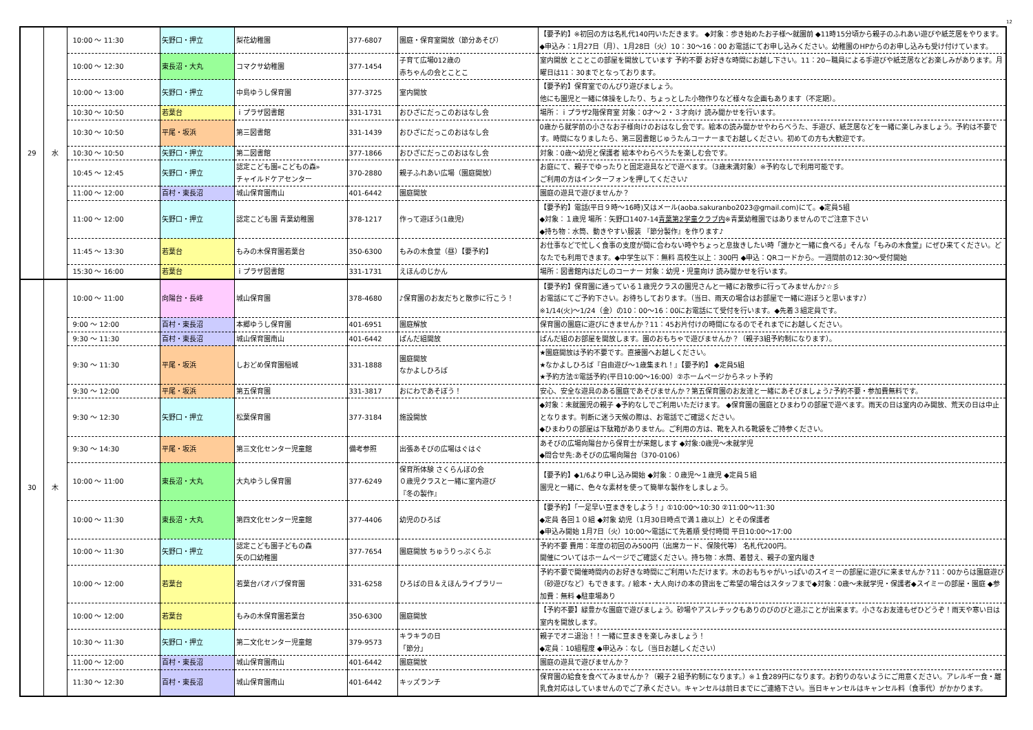12
| 29 | 水 | 10:00 ～ 11:30 | 矢野口・押立 | 梨花幼稚園 | 377-6807 | 園庭・保育室開放（節分あそび） | 【要予約】※初回の方は名札代140円いただきます。 ◆対象：歩き始めたお子様～就園前 ◆11時15分頃から親子のふれあい遊びや紙芝居をやります。 ◆申込み：1月27日（月）、1月28日（火）10：30～16：00 お電話にてお申し込みください。幼稚園のHPからのお申し込みも受け付けています。 |
| | | 10:00 ～ 12:30 | 東長沼・大丸 | コマクサ幼稚園 | 377-1454 | 子育て広場012歳の 赤ちゃんの会とことこ | 室内開放 とことこの部屋を開放しています 予約不要 お好きな時間にお越し下さい。11：20~職員による手遊びや紙芝居などお楽しみがあります。月曜日は11：30までとなっております。 |
| | | 10:00 ～ 13:00 | 矢野口・押立 | 中島ゆうし保育園 | 377-3725 | 室内開放 | 【要予約】保育室でのんびり遊びましょう。 他にも園児と一緒に体操をしたり、ちょっとした小物作りなど様々な企画もあります（不定期）。 |
| | | 10:30 ～ 10:50 | 若葉台 | ｉプラザ図書館 | 331-1731 | おひざにだっこのおはなし会 | 場所：ｉプラザ2階保育室 対象：0才～２・３才向け 読み聞かせを行います。 |
| | | 10:30 ～ 10:50 | 平尾・坂浜 | 第三図書館 | 331-1439 | おひざにだっこのおはなし会 | 0歳から就学前の小さなお子様向けのおはなし会です。絵本の読み聞かせやわらべうた、手遊び、紙芝居などを一緒に楽しみましょう。予約は不要です。時間になりましたら、第三図書館じゅうたんコーナーまでお越しください。初めての方も大歓迎です。 |
| | | 10:30 ～ 10:50 | 矢野口・押立 | 第二図書館 | 377-1866 | おひざにだっこのおはなし会 | 対象：0歳～幼児と保護者 絵本やわらべうたを楽しむ会です。 |
| | | 10:45 ～ 12:45 | 矢野口・押立 | 認定こども園«こどもの森» チャイルドケアセンター | 370-2880 | 親子ふれあい広場（園庭開放） | お庭にて、親子でゆったりと固定遊具などで遊べます。（3歳未満対象）※予約なしで利用可能です。 ご利用の方はインターフォンを押してください♪ |
| | | 11:00 ～ 12:00 | 百村・東長沼 | 城山保育園南山 | 401-6442 | 園庭開放 | 園庭の遊具で遊びませんか？ |
| | | 11:00 ～ 12:00 | 矢野口・押立 | 認定こども園 青葉幼稚園 | 378-1217 | 作って遊ぼう(1歳児) | 【要予約】電話(平日９時～16時)又はメール(aoba.sakuranbo2023@gmail.com)にて。◆定員5組 ◆対象：１歳児 場所：矢野口1407-14 青葉第2学童クラブ内 ※青葉幼稚園ではありませんのでご注意下さい ◆持ち物：水筒、動きやすい服装 『節分製作』を作ります♪ |
| | | 11:45 ～ 13:30 | 若葉台 | もみの木保育園若葉台 | 350-6300 | もみの木食堂（昼）【要予約】 | お仕事などで忙しく食事の支度が間に合わない時やちょっと息抜きしたい時「誰かと一緒に食べる」そんな「もみの木食堂」にぜひ来てください。どなたでも利用できます。◆中学生以下：無料 高校生以上：300円 ◆申込：QRコードから。一週間前の12:30～受付開始 |
| | | 15:30 ～ 16:00 | 若葉台 | ｉプラザ図書館 | 331-1731 | えほんのじかん | 場所：図書館内はだしのコーナー 対象：幼児・児童向け 読み聞かせを行います。 |
| 30 | 木 | 10:00 ～ 11:00 | 向陽台・長峰 | 城山保育園 | 378-4680 | ♪保育園のお友だちと散歩に行こう！ | 【要予約】保育園に通っている１歳児クラスの園児さんと一緒にお散歩に行ってみませんか♪☆彡 お電話にてご予約下さい。お待ちしております。（当日、雨天の場合はお部屋で一緒に遊ぼうと思います♪） ※1/14(火)～1/24（金）の10：00～16：00にお電話にて受付を行います。◆先着３組定員です。 |
| | | 9:00 ～ 12:00 | 百村・東長沼 | 本郷ゆうし保育園 | 401-6951 | 園庭解放 | 保育園の園庭に遊びにきませんか？11：45お片付けの時間になるのでそれまでにお越しください。 |
| | | 9:30 ～ 11:30 | 百村・東長沼 | 城山保育園南山 | 401-6442 | ぱんだ組開放 | ぱんだ組のお部屋を開放します。園のおもちゃで遊びませんか？（親子3組予約制になります）。 |
| | | 9:30 ～ 11:30 | 平尾・坂浜 | しおどめ保育園稲城 | 331-1888 | 園庭開放 なかよしひろば | ★園庭開放は予約不要です。直接園へお越しください。 ★なかよしひろば『自由遊び～1歳集まれ！』【要予約】 ◆定員5組 ★予約方法①電話予約(平日10:00～16:00）②ホームページからネット予約 |
| | | 9:30 ～ 12:00 | 平尾・坂浜 | 第五保育園 | 331-3817 | おにわであそぼう！ | 安心、安全な遊具のある園庭であそびませんか？第五保育園のお友達と一緒にあそびましょう♪予約不要・参加費無料です。 |
| | | 9:30 ～ 12:30 | 矢野口・押立 | 松葉保育園 | 377-3184 | 施設開放 | ◆対象：未就園児の親子 ◆予約なしでご利用いただけます。 ◆保育園の園庭とひまわりの部屋で遊べます。雨天の日は室内のみ開放、荒天の日は中止となります。判断に迷う天候の際は、お電話でご確認ください。 ◆ひまわりの部屋は下駄箱がありません。ご利用の方は、靴を入れる靴袋をご持参ください。 |
| | | 9:30 ～ 14:30 | 平尾・坂浜 | 第三文化センター児童館 | 備考参照 | 出張あそびの広場はぐはぐ | あそびの広場向陽台から保育士が来館します ◆対象:0歳児～未就学児 ◆問合せ先:あそびの広場向陽台（370-0106） |
| | | 10:00 ～ 11:00 | 東長沼・大丸 | 大丸ゆうし保育園 | 377-6249 | 保育所体験 さくらんぼの会 ０歳児クラスと一緒に室内遊び 『冬の製作』 | 【要予約】◆1/6より申し込み開始 ◆対象：０歳児～１歳児 ◆定員５組 園児と一緒に、色々な素材を使って簡単な製作をしましょう。 |
| | | 10:00 ～ 11:30 | 東長沼・大丸 | 第四文化センター児童館 | 377-4406 | 幼児のひろば | 【要予約】「一足早い豆まきをしよう！」①10:00～10:30 ②11:00～11:30 ◆定員 各回１０組 ◆対象 幼児（1月30日時点で満１歳以上）とその保護者 ◆申込み開始 1月7日（火）10:00～電話にて先着順 受付時間 平日10:00～17:00 |
| | | 10:00 ～ 11:30 | 矢野口・押立 | 認定こども園子どもの森 矢の口幼稚園 | 377-7654 | 園庭開放 ちゅうりっぷくらぶ | 予約不要 費用：年度の初回のみ500円（出席カード、保険代等） 名札代200円。 開催についてはホームページでご確認ください。持ち物：水筒、着替え、親子の室内履き |
| | | 10:00 ～ 12:00 | 若葉台 | 若葉台バオバブ保育園 | 331-6258 | ひろばの日＆えほんライブラリー | 予約不要で開催時間内のお好きな時間にご利用いただけます。木のおもちゃがいっぱいのスイミーの部屋に遊びに来ませんか？11：00からは園庭遊び（砂遊びなど）もできます。/ 絵本・大人向けの本の貸出をご希望の場合はスタッフまで◆対象：0歳～未就学児・保護者◆スイミーの部屋・園庭 ◆参加費：無料 ◆駐車場あり |
| | | 10:00 ～ 12:00 | 若葉台 | もみの木保育園若葉台 | 350-6300 | 園庭開放 | 【予約不要】緑豊かな園庭で遊びましょう。砂場やアスレチックもありのびのびと遊ぶことが出来ます。小さなお友達もぜひどうぞ！雨天や寒い日は室内を開放します。 |
| | | 10:30 ～ 11:30 | 矢野口・押立 | 第二文化センター児童館 | 379-9573 | キラキラの日 「節分」 | 親子でオニ退治！！一緒に豆まきを楽しみましょう！ ◆定員：10組程度 ◆申込み：なし（当日お越しください） |
| | | 11:00 ～ 12:00 | 百村・東長沼 | 城山保育園南山 | 401-6442 | 園庭開放 | 園庭の遊具で遊びませんか？ |
| | | 11:30 ～ 12:30 | 百村・東長沼 | 城山保育園南山 | 401-6442 | キッズランチ | 保育園の給食を食べてみませんか？（親子２組予約制になります。）※１食289円になります。お釣りのないようにご用意ください。アレルギー食・離乳食対応はしていませんのでご了承ください。キャンセルは前日までにご連絡下さい。当日キャンセルはキャンセル料（食事代）がかかります。 |